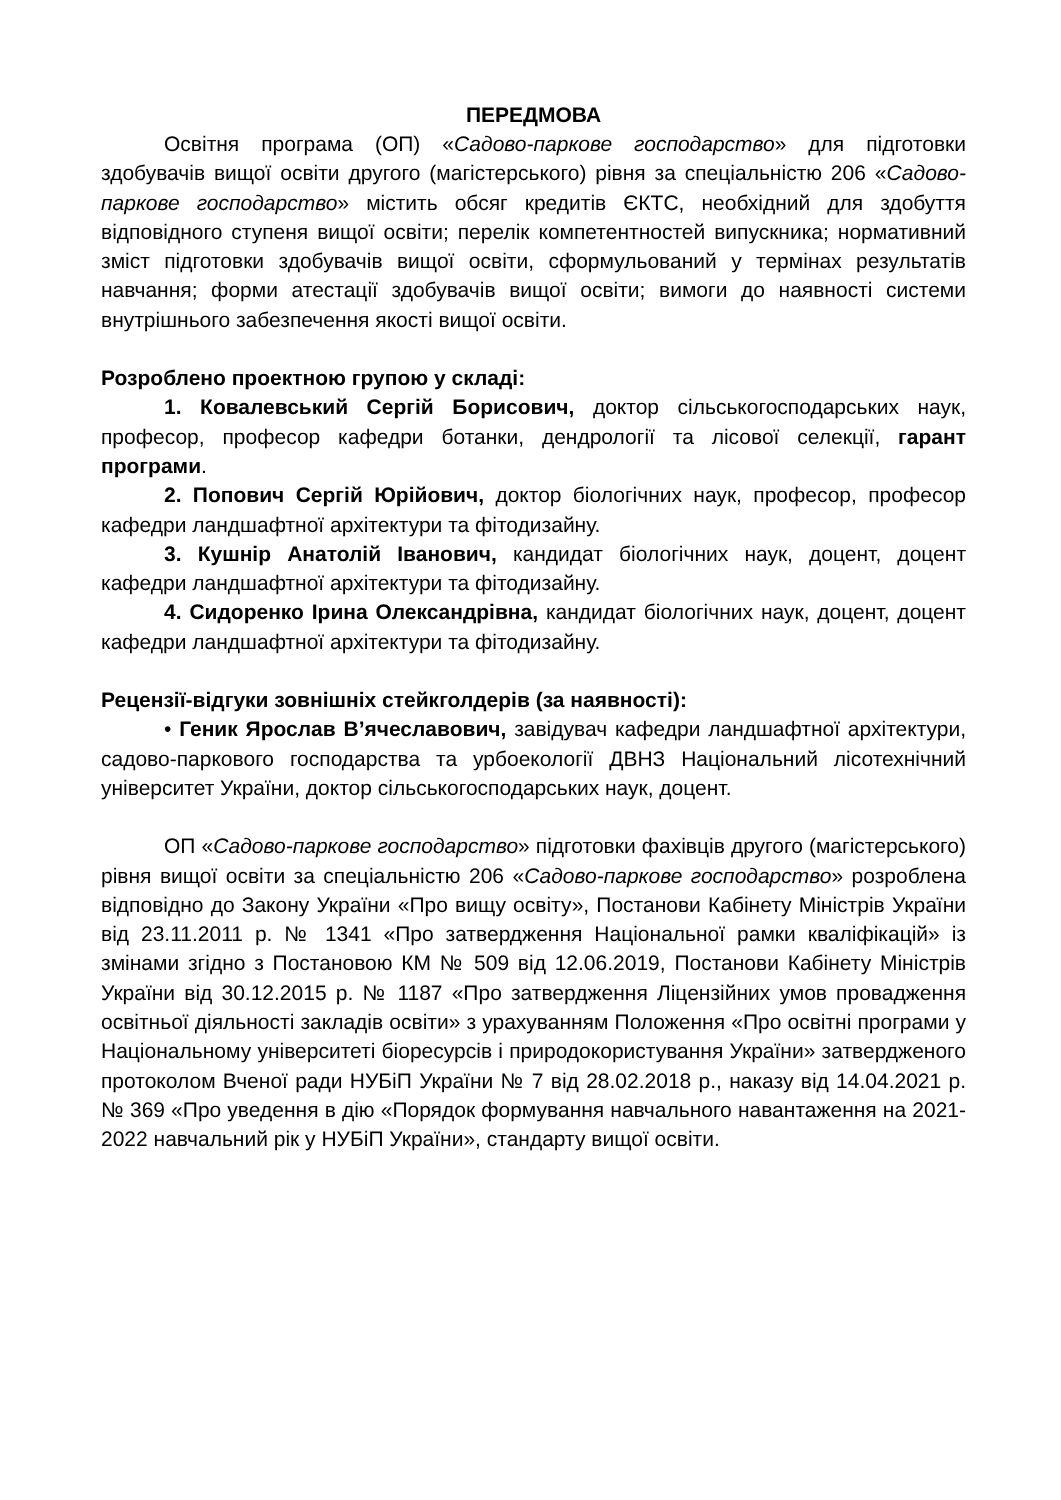ПЕРЕДМОВА
Освітня програма (ОП) «Садово-паркове господарство» для підготовки здобувачів вищої освіти другого (магістерського) рівня за спеціальністю 206 «Садово-паркове господарство» містить обсяг кредитів ЄКТС, необхідний для здобуття відповідного ступеня вищої освіти; перелік компетентностей випускника; нормативний зміст підготовки здобувачів вищої освіти, сформульований у термінах результатів навчання; форми атестації здобувачів вищої освіти; вимоги до наявності системи внутрішнього забезпечення якості вищої освіти.
Розроблено проектною групою у складі:
1. Ковалевський Сергій Борисович, доктор сільськогосподарських наук, професор, професор кафедри ботанки, дендрології та лісової селекції, гарант програми.
2. Попович Сергій Юрійович, доктор біологічних наук, професор, професор кафедри ландшафтної архітектури та фітодизайну.
3. Кушнір Анатолій Іванович, кандидат біологічних наук, доцент, доцент кафедри ландшафтної архітектури та фітодизайну.
4. Сидоренко Ірина Олександрівна, кандидат біологічних наук, доцент, доцент кафедри ландшафтної архітектури та фітодизайну.
Рецензії-відгуки зовнішніх стейкголдерів (за наявності):
• Геник Ярослав В’ячеславович, завідувач кафедри ландшафтної архітектури, садово-паркового господарства та урбоекології ДВНЗ Національний лісотехнічний університет України, доктор сільськогосподарських наук, доцент.
ОП «Садово-паркове господарство» підготовки фахівців другого (магістерського) рівня вищої освіти за спеціальністю 206 «Садово-паркове господарство» розроблена відповідно до Закону України «Про вищу освіту», Постанови Кабінету Міністрів України від 23.11.2011 р. № 1341 «Про затвердження Національної рамки кваліфікацій» із змінами згідно з Постановою КМ № 509 від 12.06.2019, Постанови Кабінету Міністрів України від 30.12.2015 р. № 1187 «Про затвердження Ліцензійних умов провадження освітньої діяльності закладів освіти» з урахуванням Положення «Про освітні програми у Національному університеті біоресурсів і природокористування України» затвердженого протоколом Вченої ради НУБіП України № 7 від 28.02.2018 р., наказу від 14.04.2021 р. № 369 «Про уведення в дію «Порядок формування навчального навантаження на 2021-2022 навчальний рік у НУБіП України», стандарту вищої освіти.